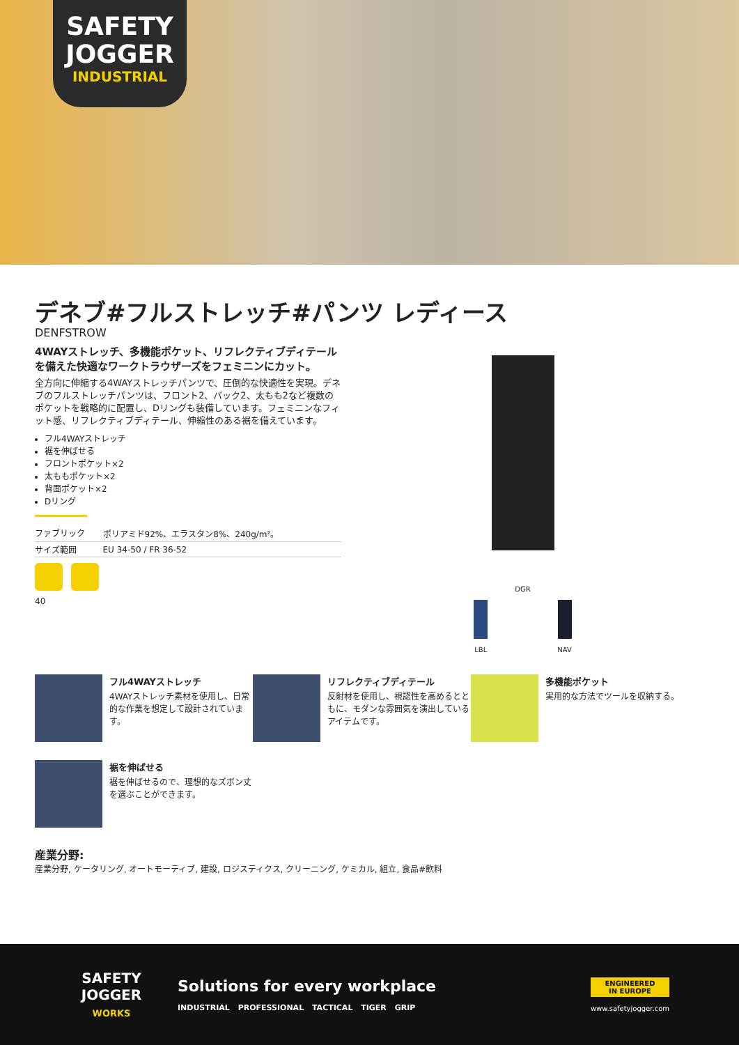SAFETY
JOGGER
INDUSTRIAL
デネブ#フルストレッチ#パンツ レディース
DENFSTROW
4WAYストレッチ、多機能ポケット、リフレクティブディテールを備えた快適なワークトラウザーズをフェミニンにカット。
全方向に伸縮する4WAYストレッチパンツで、圧倒的な快適性を実現。デネブのフルストレッチパンツは、フロント2、バック2、太もも2など複数のポケットを戦略的に配置し、Dリングも装備しています。フェミニンなフィット感、リフレクティブディテール、伸縮性のある裾を備えています。
フル4WAYストレッチ
裾を伸ばせる
フロントポケット×2
太ももポケット×2
背面ポケット×2
Dリング
| ファブリック | ポリアミド92%、エラスタン8%、240g/m²。 |
| サイズ範囲 | EU 34-50 / FR 36-52 |
40
DGR
LBL NAV
フル4WAYストレッチ
4WAYストレッチ素材を使用し、日常的な作業を想定して設計されています。
リフレクティブディテール
反射材を使用し、視認性を高めるとともに、モダンな雰囲気を演出しているアイテムです。
多機能ポケット
実用的な方法でツールを収納する。
裾を伸ばせる
裾を伸ばせるので、理想的なズボン丈を選ぶことができます。
産業分野:
産業分野, ケータリング, オートモーティブ, 建設, ロジスティクス, クリーニング, ケミカル, 組立, 食品#飲料
SAFETY
JOGGER
WORKS
Solutions for every workplace
INDUSTRIAL PROFESSIONAL TACTICAL TIGER GRIP
ENGINEERED
IN EUROPE
www.safetyjogger.com